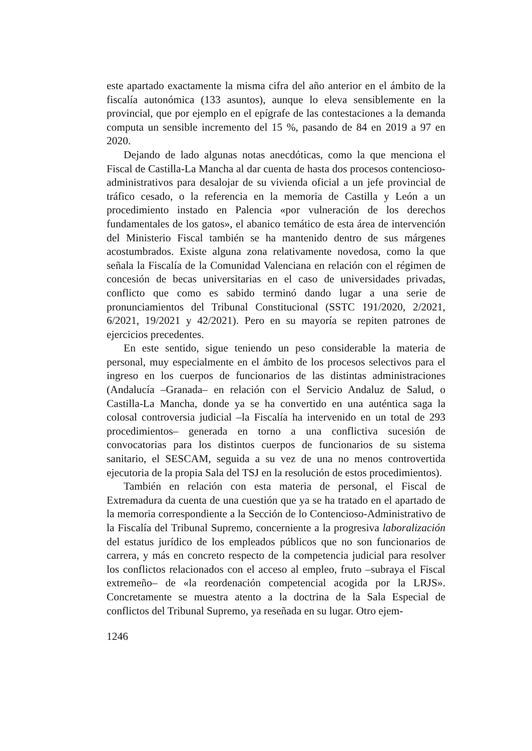este apartado exactamente la misma cifra del año anterior en el ámbito de la fiscalía autonómica (133 asuntos), aunque lo eleva sensiblemente en la provincial, que por ejemplo en el epígrafe de las contestaciones a la demanda computa un sensible incremento del 15 %, pasando de 84 en 2019 a 97 en 2020.
Dejando de lado algunas notas anecdóticas, como la que menciona el Fiscal de Castilla-La Mancha al dar cuenta de hasta dos procesos contencioso-administrativos para desalojar de su vivienda oficial a un jefe provincial de tráfico cesado, o la referencia en la memoria de Castilla y León a un procedimiento instado en Palencia «por vulneración de los derechos fundamentales de los gatos», el abanico temático de esta área de intervención del Ministerio Fiscal también se ha mantenido dentro de sus márgenes acostumbrados. Existe alguna zona relativamente novedosa, como la que señala la Fiscalía de la Comunidad Valenciana en relación con el régimen de concesión de becas universitarias en el caso de universidades privadas, conflicto que como es sabido terminó dando lugar a una serie de pronunciamientos del Tribunal Constitucional (SSTC 191/2020, 2/2021, 6/2021, 19/2021 y 42/2021). Pero en su mayoría se repiten patrones de ejercicios precedentes.
En este sentido, sigue teniendo un peso considerable la materia de personal, muy especialmente en el ámbito de los procesos selectivos para el ingreso en los cuerpos de funcionarios de las distintas administraciones (Andalucía –Granada– en relación con el Servicio Andaluz de Salud, o Castilla-La Mancha, donde ya se ha convertido en una auténtica saga la colosal controversia judicial –la Fiscalía ha intervenido en un total de 293 procedimientos– generada en torno a una conflictiva sucesión de convocatorias para los distintos cuerpos de funcionarios de su sistema sanitario, el SESCAM, seguida a su vez de una no menos controvertida ejecutoria de la propia Sala del TSJ en la resolución de estos procedimientos).
También en relación con esta materia de personal, el Fiscal de Extremadura da cuenta de una cuestión que ya se ha tratado en el apartado de la memoria correspondiente a la Sección de lo Contencioso-Administrativo de la Fiscalía del Tribunal Supremo, concerniente a la progresiva laboralización del estatus jurídico de los empleados públicos que no son funcionarios de carrera, y más en concreto respecto de la competencia judicial para resolver los conflictos relacionados con el acceso al empleo, fruto –subraya el Fiscal extremeño– de «la reordenación competencial acogida por la LRJS». Concretamente se muestra atento a la doctrina de la Sala Especial de conflictos del Tribunal Supremo, ya reseñada en su lugar. Otro ejem-
1246